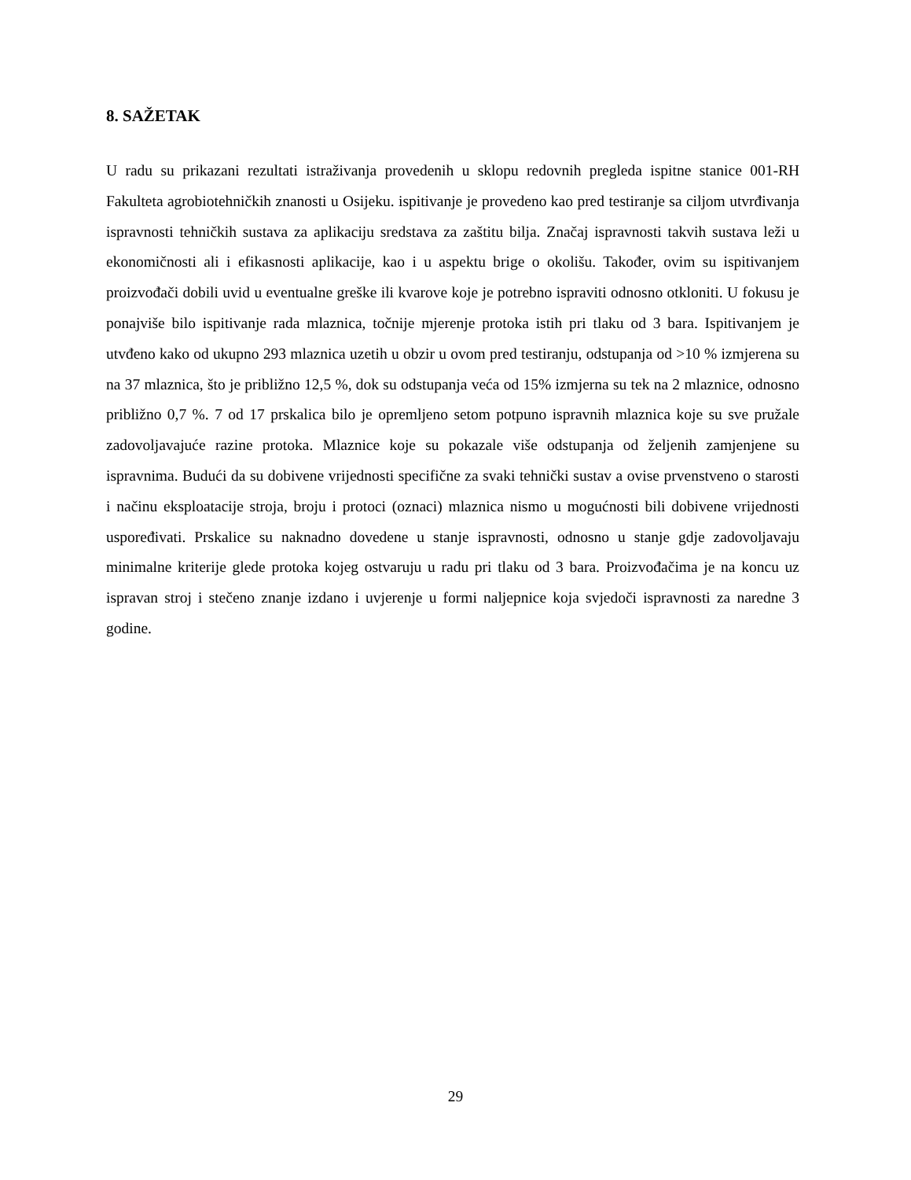8. SAŽETAK
U radu su prikazani rezultati istraživanja provedenih u sklopu redovnih pregleda ispitne stanice 001-RH Fakulteta agrobiotehničkih znanosti u Osijeku. ispitivanje je provedeno kao pred testiranje sa ciljom utvrđivanja ispravnosti tehničkih sustava za aplikaciju sredstava za zaštitu bilja. Značaj ispravnosti takvih sustava leži u ekonomičnosti ali i efikasnosti aplikacije, kao i u aspektu brige o okolišu. Također, ovim su ispitivanjem proizvođači dobili uvid u eventualne greške ili kvarove koje je potrebno ispraviti odnosno otkloniti. U fokusu je ponajviše bilo ispitivanje rada mlaznica, točnije mjerenje protoka istih pri tlaku od 3 bara. Ispitivanjem je utvđeno kako od ukupno 293 mlaznica uzetih u obzir u ovom pred testiranju, odstupanja od >10 % izmjerena su na 37 mlaznica, što je približno 12,5 %, dok su odstupanja veća od 15% izmjerna su tek na 2 mlaznice, odnosno približno 0,7 %. 7 od 17 prskalica bilo je opremljeno setom potpuno ispravnih mlaznica koje su sve pružale zadovoljavajuće razine protoka. Mlaznice koje su pokazale više odstupanja od željenih zamjenjene su ispravnima. Budući da su dobivene vrijednosti specifične za svaki tehnički sustav a ovise prvenstveno o starosti i načinu eksploatacije stroja, broju i protoci (oznaci) mlaznica nismo u mogućnosti bili dobivene vrijednosti uspoređivati. Prskalice su naknadno dovedene u stanje ispravnosti, odnosno u stanje gdje zadovoljavaju minimalne kriterije glede protoka kojeg ostvaruju u radu pri tlaku od 3 bara. Proizvođačima je na koncu uz ispravan stroj i stečeno znanje izdano i uvjerenje u formi naljepnice koja svjedoči ispravnosti za naredne 3 godine.
29